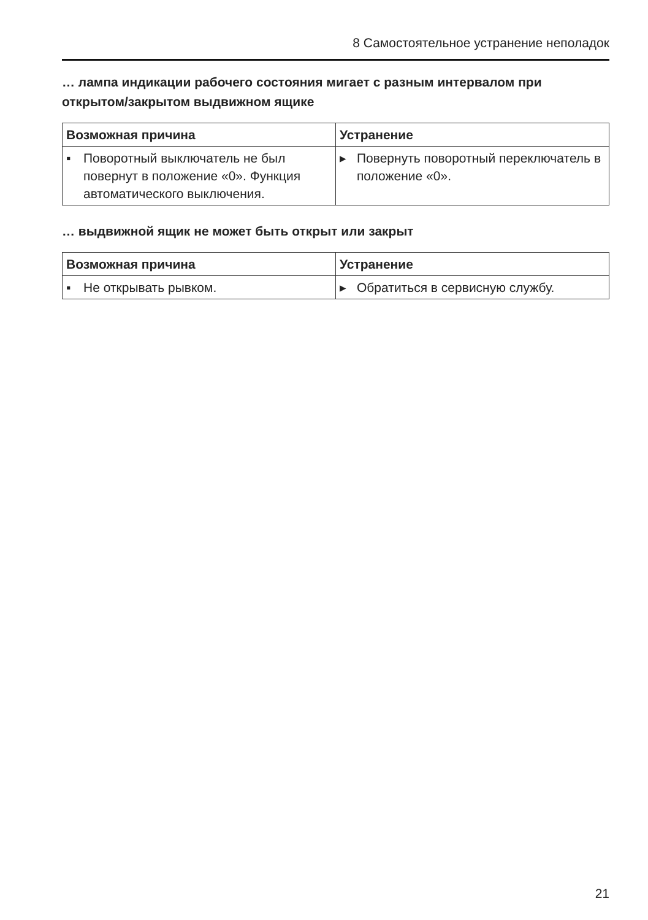8 Самостоятельное устранение неполадок
… лампа индикации рабочего состояния мигает с разным интервалом при открытом/закрытом выдвижном ящике
| Возможная причина | Устранение |
| --- | --- |
| ▪ Поворотный выключатель не был повернут в положение «0». Функция автоматического выключения. | ▸ Повернуть поворотный переключатель в положение «0». |
… выдвижной ящик не может быть открыт или закрыт
| Возможная причина | Устранение |
| --- | --- |
| ▪ Не открывать рывком. | ▸ Обратиться в сервисную службу. |
21